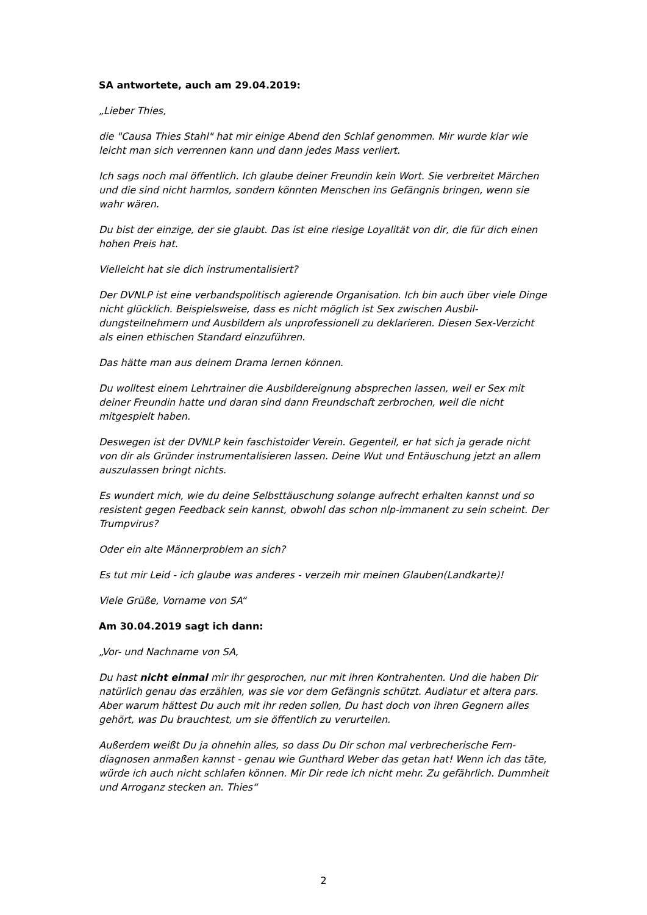SA antwortete, auch am 29.04.2019:
„Lieber Thies,
die "Causa Thies Stahl" hat mir einige Abend den Schlaf genommen. Mir wurde klar wie leicht man sich verrennen kann und dann jedes Mass verliert.
Ich sags noch mal öffentlich. Ich glaube deiner Freundin kein Wort. Sie verbreitet Mär­chen und die sind nicht harmlos, sondern könnten Menschen ins Gefängnis bringen, wenn sie wahr wären.
Du bist der einzige, der sie glaubt. Das ist eine riesige Loyalität von dir, die für dich ei­nen hohen Preis hat.
Vielleicht hat sie dich instrumentalisiert?
Der DVNLP ist eine verbandspolitisch agierende Organisation. Ich bin auch über viele Dinge nicht glücklich. Beispielsweise, dass es nicht möglich ist Sex zwischen Ausbil­dungsteilnehmern und Ausbildern als unprofessionell zu deklarieren. Diesen Sex-Ver­zicht als einen ethischen Standard einzuführen.
Das hätte man aus deinem Drama lernen können.
Du wolltest einem Lehrtrainer die Ausbildereignung absprechen lassen, weil er Sex mit deiner Freundin hatte und daran sind dann Freundschaft zerbrochen, weil die nicht mitgespielt haben.
Deswegen ist der DVNLP kein faschistoider Verein. Gegenteil, er hat sich ja gerade nicht von dir als Gründer instrumentalisieren lassen. Deine Wut und Entäuschung jetzt an allem auszulassen bringt nichts.
Es wundert mich, wie du deine Selbsttäuschung solange aufrecht erhalten kannst und so resistent gegen Feedback sein kannst, obwohl das schon nlp-immanent zu sein scheint. Der Trumpvirus?
Oder ein alte Männerproblem an sich?
Es tut mir Leid - ich glaube was anderes - verzeih mir meinen Glauben(Landkarte)!
Viele Grüße, Vorname von SA“
Am 30.04.2019 sagt ich dann:
„Vor- und Nachname von SA,
Du hast nicht einmal mir ihr gesprochen, nur mit ihren Kontrahenten. Und die haben Dir natürlich genau das erzählen, was sie vor dem Gefängnis schützt. Audiatur et al­tera pars. Aber warum hättest Du auch mit ihr reden sollen, Du hast doch von ihren Gegnern alles gehört, was Du brauchtest, um sie öffentlich zu verurteilen.
Außerdem weißt Du ja ohnehin alles, so dass Du Dir schon mal verbrecherische Fern­diagnosen anmaßen kannst - genau wie Gunthard Weber das getan hat! Wenn ich das täte, würde ich auch nicht schlafen können. Mir Dir rede ich nicht mehr. Zu ge­fährlich. Dummheit und Arroganz stecken an. Thies“
2